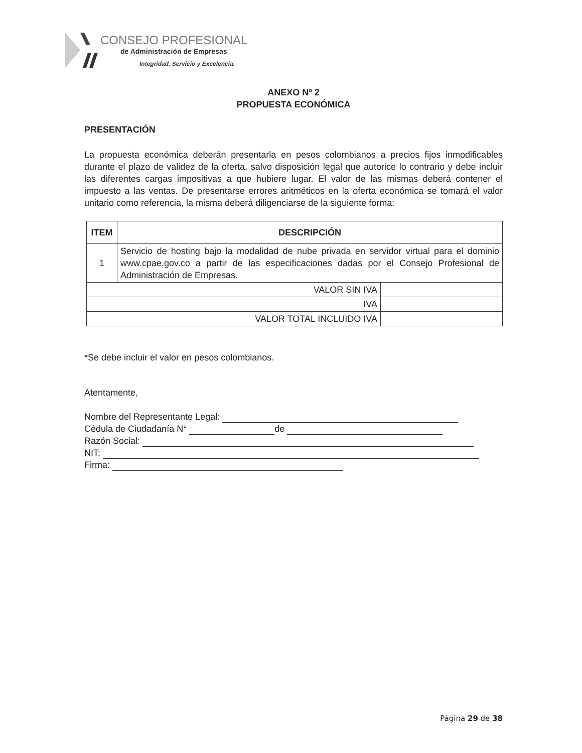CONSEJO PROFESIONAL
de Administración de Empresas
Integridad, Servicio y Excelencia.
ANEXO Nº 2
PROPUESTA ECONÓMICA
PRESENTACIÓN
La propuesta económica deberán presentarla en pesos colombianos a precios fijos inmodificables durante el plazo de validez de la oferta, salvo disposición legal que autorice lo contrario y debe incluir las diferentes cargas impositivas a que hubiere lugar. El valor de las mismas deberá contener el impuesto a las ventas. De presentarse errores aritméticos en la oferta económica se tomará el valor unitario como referencia, la misma deberá diligenciarse de la siguiente forma:
| ITEM | DESCRIPCIÓN | |
| --- | --- | --- |
| 1 | Servicio de hosting bajo la modalidad de nube privada en servidor virtual para el dominio www.cpae.gov.co a partir de las especificaciones dadas por el Consejo Profesional de Administración de Empresas. | |
| VALOR SIN IVA | | |
| IVA | | |
| VALOR TOTAL INCLUIDO IVA | | |
*Se debe incluir el valor en pesos colombianos.
Atentamente,
Nombre del Representante Legal:
Cédula de Ciudadanía N° de
Razón Social:
NIT:
Firma:
Página 29 de 38